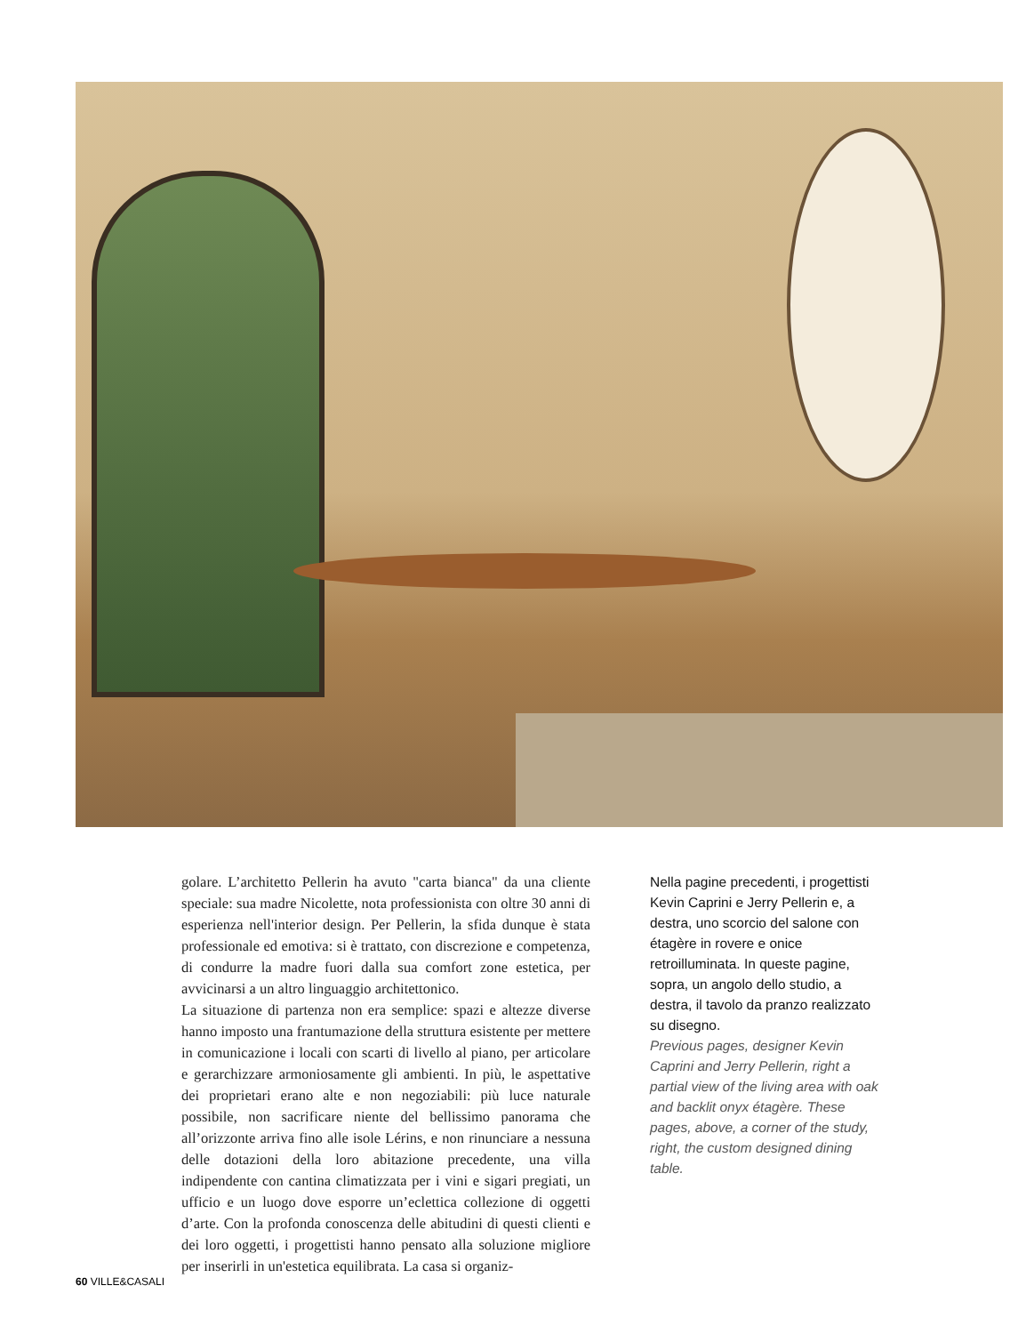golare. L’architetto Pellerin ha avuto "carta bianca" da una cliente speciale: sua madre Nicolette, nota professionista con oltre 30 anni di esperienza nell'interior design. Per Pellerin, la sfida dunque è stata professionale ed emotiva: si è trattato, con discrezione e competenza, di condurre la madre fuori dalla sua comfort zone estetica, per avvicinarsi a un altro linguaggio architettonico.
La situazione di partenza non era semplice: spazi e altezze diverse hanno imposto una frantumazione della struttura esistente per mettere in comunicazione i locali con scarti di livello al piano, per articolare e gerarchizzare armoniosamente gli ambienti. In più, le aspettative dei proprietari erano alte e non negoziabili: più luce naturale possibile, non sacrificare niente del bellissimo panorama che all’orizzonte arriva fino alle isole Lérins, e non rinunciare a nessuna delle dotazioni della loro abitazione precedente, una villa indipendente con cantina climatizzata per i vini e sigari pregiati, un ufficio e un luogo dove esporre un’eclettica collezione di oggetti d’arte. Con la profonda conoscenza delle abitudini di questi clienti e dei loro oggetti, i progettisti hanno pensato alla soluzione migliore per inserirli in un'estetica equilibrata. La casa si organiz-
Nella pagine precedenti, i progettisti Kevin Caprini e Jerry Pellerin e, a destra, uno scorcio del salone con étagère in rovere e onice retroilluminata. In queste pagine, sopra, un angolo dello studio, a destra, il tavolo da pranzo realizzato su disegno.
Previous pages, designer Kevin Caprini and Jerry Pellerin, right a partial view of the living area with oak and backlit onyx étagère. These pages, above, a corner of the study, right, the custom designed dining table.
60 VILLE&CASALI